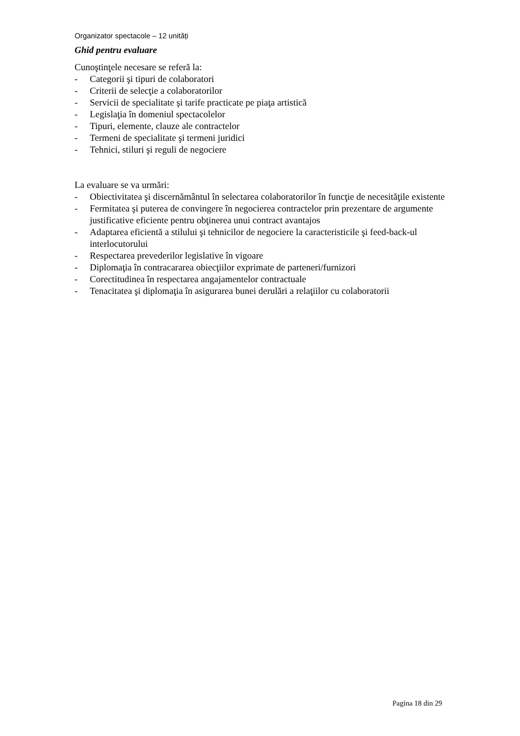Organizator spectacole – 12 unități
Ghid pentru evaluare
Cunoştinţele necesare se referă la:
- Categorii şi tipuri de colaboratori
- Criterii de selecţie a colaboratorilor
- Servicii de specialitate şi tarife practicate pe piaţa artistică
- Legislaţia în domeniul spectacolelor
- Tipuri, elemente, clauze ale contractelor
- Termeni de specialitate şi termeni juridici
- Tehnici, stiluri şi reguli de negociere
La evaluare se va urmări:
- Obiectivitatea şi discernământul în selectarea colaboratorilor în funcţie de necesităţile existente
- Fermitatea şi puterea de convingere în negocierea contractelor prin prezentare de argumente justificative eficiente pentru obţinerea unui contract avantajos
- Adaptarea eficientă a stilului şi tehnicilor de negociere la caracteristicile şi feed-back-ul interlocutorului
- Respectarea prevederilor legislative în vigoare
- Diplomaţia în contracararea obiecţiilor exprimate de parteneri/furnizori
- Corectitudinea în respectarea angajamentelor contractuale
- Tenacitatea şi diplomaţia în asigurarea bunei derulări a relaţiilor cu colaboratorii
Pagina 18 din 29